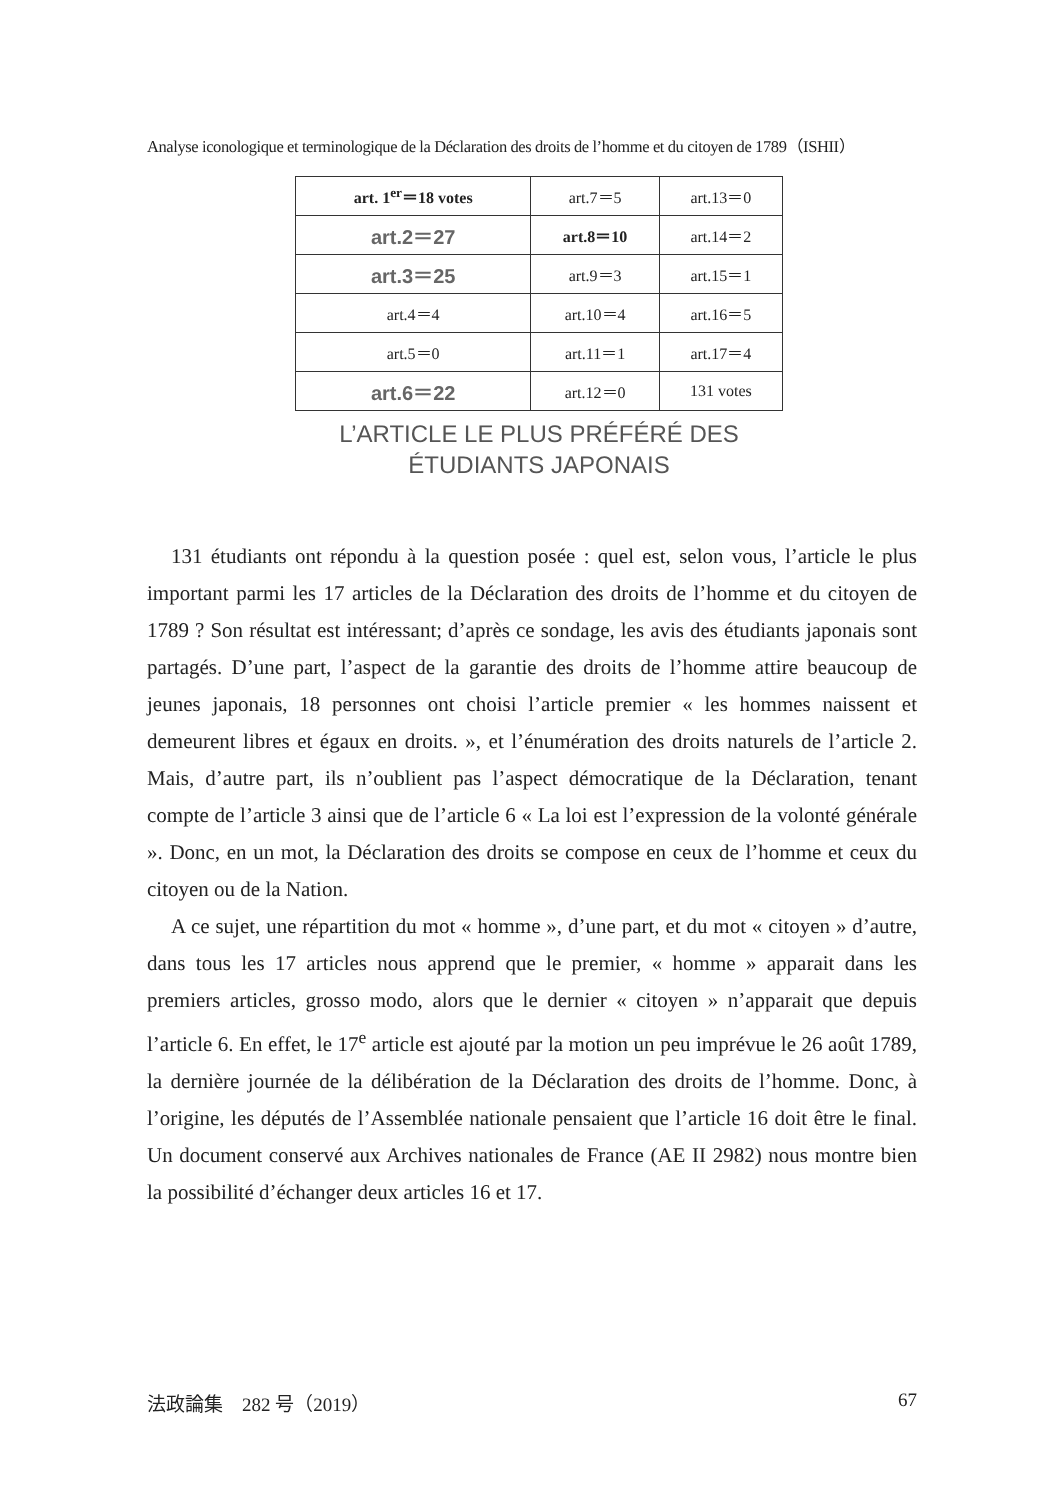Analyse iconologique et terminologique de la Déclaration des droits de l’homme et du citoyen de 1789（ISHII）
| art. 1<sup>er</sup>＝18 votes | art.7＝5 | art.13＝0 |
| art.2＝27 | art.8＝10 | art.14＝2 |
| art.3＝25 | art.9＝3 | art.15＝1 |
| art.4＝4 | art.10＝4 | art.16＝5 |
| art.5＝0 | art.11＝1 | art.17＝4 |
| art.6＝22 | art.12＝0 | 131 votes |
L’ARTICLE LE PLUS PRÉFÉRÉ DES
ÉTUDIANTS JAPONAIS
131 étudiants ont répondu à la question posée : quel est, selon vous, l’article le plus important parmi les 17 articles de la Déclaration des droits de l’homme et du citoyen de 1789 ? Son résultat est intéressant; d’après ce sondage, les avis des étudiants japonais sont partagés. D’une part, l’aspect de la garantie des droits de l’homme attire beaucoup de jeunes japonais, 18 personnes ont choisi l’article premier « les hommes naissent et demeurent libres et égaux en droits. », et l’énumération des droits naturels de l’article 2. Mais, d’autre part, ils n’oublient pas l’aspect démocratique de la Déclaration, tenant compte de l’article 3 ainsi que de l’article 6 « La loi est l’expression de la volonté générale ». Donc, en un mot, la Déclaration des droits se compose en ceux de l’homme et ceux du citoyen ou de la Nation.
A ce sujet, une répartition du mot « homme », d’une part, et du mot « citoyen » d’autre, dans tous les 17 articles nous apprend que le premier, « homme » apparait dans les premiers articles, grosso modo, alors que le dernier « citoyen » n’apparait que depuis l’article 6. En effet, le 17<sup>e</sup> article est ajouté par la motion un peu imprévue le 26 août 1789, la dernière journée de la délibération de la Déclaration des droits de l’homme. Donc, à l’origine, les députés de l’Assemblée nationale pensaient que l’article 16 doit être le final. Un document conservé aux Archives nationales de France (AE II 2982) nous montre bien la possibilité d’échanger deux articles 16 et 17.
法政論集　282 号（2019） 67